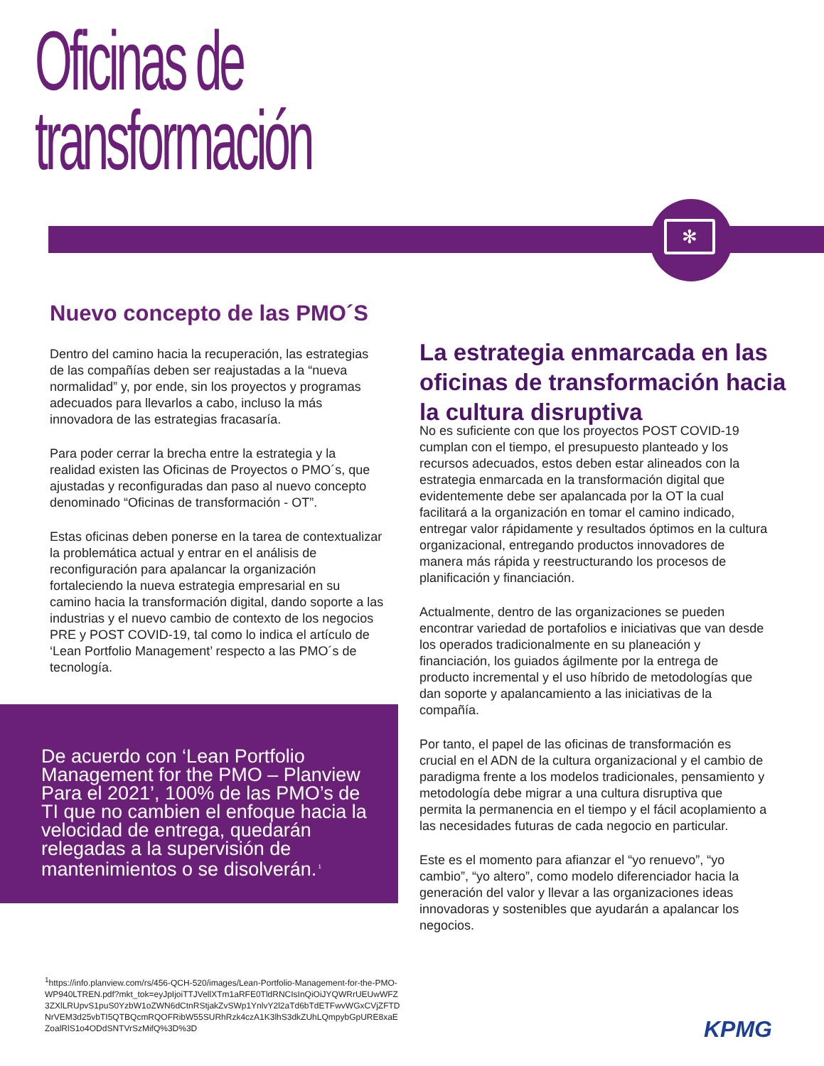Oficinas de
transformación
✻
Nuevo concepto de las PMO´S
Dentro del camino hacia la recuperación, las estrategias de las compañías deben ser reajustadas a la “nueva normalidad” y, por ende, sin los proyectos y programas adecuados para llevarlos a cabo, incluso la más innovadora de las estrategias fracasaría.
Para poder cerrar la brecha entre la estrategia y la realidad existen las Oficinas de Proyectos o PMO´s, que ajustadas y reconfiguradas dan paso al nuevo concepto denominado “Oficinas de transformación - OT”.
Estas oficinas deben ponerse en la tarea de contextualizar la problemática actual y entrar en el análisis de reconfiguración para apalancar la organización fortaleciendo la nueva estrategia empresarial en su camino hacia la transformación digital, dando soporte a las industrias y el nuevo cambio de contexto de los negocios PRE y POST COVID-19, tal como lo indica el artículo de ‘Lean Portfolio Management’ respecto a las PMO´s de tecnología.
De acuerdo con ‘Lean Portfolio Management for the PMO – Planview Para el 2021’, 100% de las PMO’s de TI que no cambien el enfoque hacia la velocidad de entrega, quedarán relegadas a la supervisión de mantenimientos o se disolverán.<sup>1</sup>
<sup>1</sup> https://info.planview.com/rs/456-QCH-520/images/Lean-Portfolio-Management-for-the-PMO-WP940LTREN.pdf?mkt_tok=eyJpIjoiTTJVellXTm1aRFE0TldRNCIsInQiOiJYQWRrUEUwWFZ3ZXlLRUpvS1puS0YzbW1oZWN6dCtnRStjakZvSWp1YnlvY2l2aTd6bTdETFwvWGxCVjZFTDNrVEM3d25vbTI5QTBQcmRQOFRibW55SURhRzk4czA1K3lhS3dkZUhLQmpybGpURE8xaEZoalRlS1o4ODdSNTVrSzMifQ%3D%3D
La estrategia enmarcada en las oficinas de transformación hacia la cultura disruptiva
No es suficiente con que los proyectos POST COVID-19 cumplan con el tiempo, el presupuesto planteado y los recursos adecuados, estos deben estar alineados con la estrategia enmarcada en la transformación digital que evidentemente debe ser apalancada por la OT la cual facilitará a la organización en tomar el camino indicado, entregar valor rápidamente y resultados óptimos en la cultura organizacional, entregando productos innovadores de manera más rápida y reestructurando los procesos de planificación y financiación.
Actualmente, dentro de las organizaciones se pueden encontrar variedad de portafolios e iniciativas que van desde los operados tradicionalmente en su planeación y financiación, los guiados ágilmente por la entrega de producto incremental y el uso híbrido de metodologías que dan soporte y apalancamiento a las iniciativas de la compañía.
Por tanto, el papel de las oficinas de transformación es crucial en el ADN de la cultura organizacional y el cambio de paradigma frente a los modelos tradicionales, pensamiento y metodología debe migrar a una cultura disruptiva que permita la permanencia en el tiempo y el fácil acoplamiento a las necesidades futuras de cada negocio en particular.
Este es el momento para afianzar el “yo renuevo”, “yo cambio”, “yo altero”, como modelo diferenciador hacia la generación del valor y llevar a las organizaciones ideas innovadoras y sostenibles que ayudarán a apalancar los negocios.
KPMG